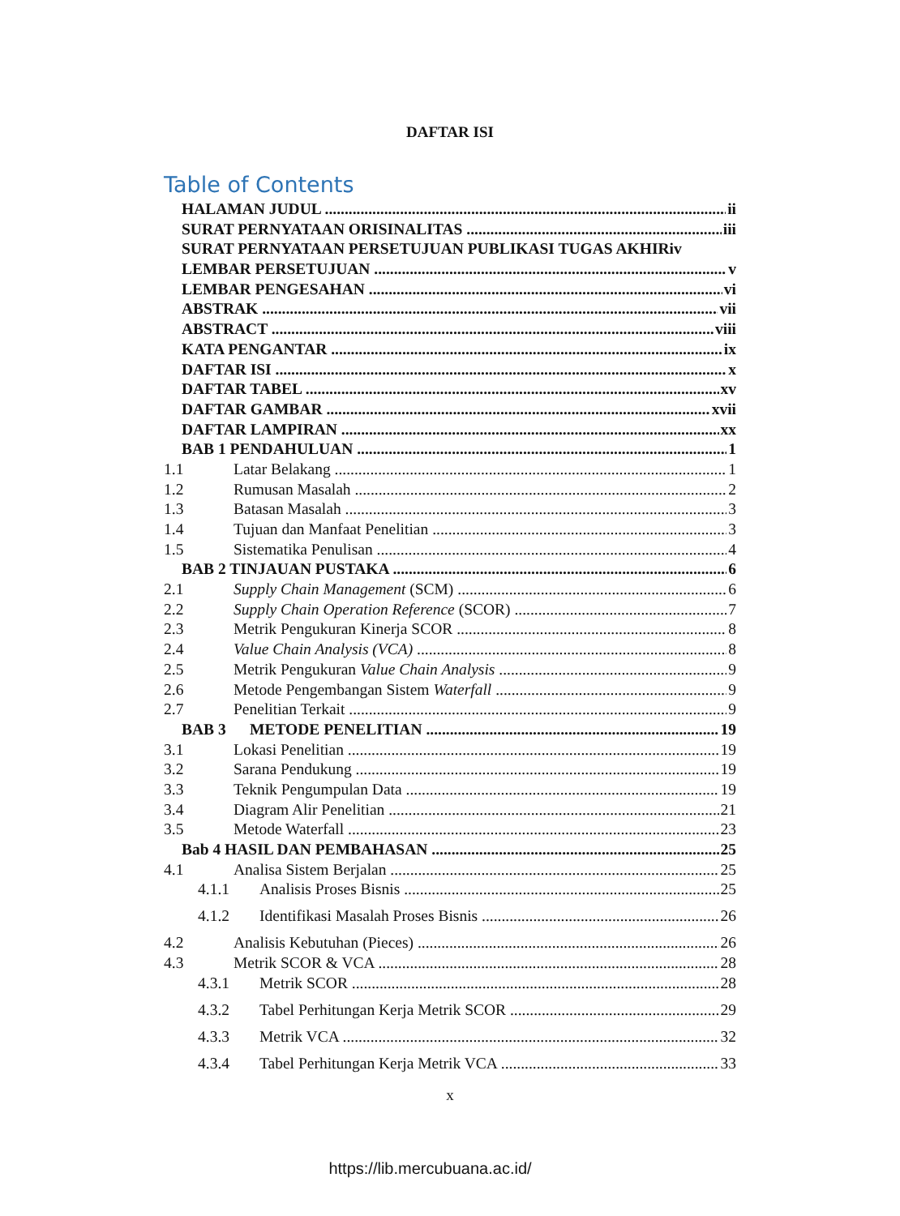DAFTAR ISI
Table of Contents
HALAMAN JUDUL ii
SURAT PERNYATAAN ORISINALITAS iii
SURAT PERNYATAAN PERSETUJUAN PUBLIKASI TUGAS AKHIRiv
LEMBAR PERSETUJUAN v
LEMBAR PENGESAHAN vi
ABSTRAK vii
ABSTRACT viii
KATA PENGANTAR ix
DAFTAR ISI x
DAFTAR TABEL xv
DAFTAR GAMBAR xvii
DAFTAR LAMPIRAN xx
BAB 1 PENDAHULUAN 1
1.1 Latar Belakang 1
1.2 Rumusan Masalah 2
1.3 Batasan Masalah 3
1.4 Tujuan dan Manfaat Penelitian 3
1.5 Sistematika Penulisan 4
BAB 2 TINJAUAN PUSTAKA 6
2.1 Supply Chain Management (SCM) 6
2.2 Supply Chain Operation Reference (SCOR) 7
2.3 Metrik Pengukuran Kinerja SCOR 8
2.4 Value Chain Analysis (VCA) 8
2.5 Metrik Pengukuran Value Chain Analysis 9
2.6 Metode Pengembangan Sistem Waterfall 9
2.7 Penelitian Terkait 9
BAB 3 METODE PENELITIAN 19
3.1 Lokasi Penelitian 19
3.2 Sarana Pendukung 19
3.3 Teknik Pengumpulan Data 19
3.4 Diagram Alir Penelitian 21
3.5 Metode Waterfall 23
Bab 4 HASIL DAN PEMBAHASAN 25
4.1 Analisa Sistem Berjalan 25
4.1.1 Analisis Proses Bisnis 25
4.1.2 Identifikasi Masalah Proses Bisnis 26
4.2 Analisis Kebutuhan (Pieces) 26
4.3 Metrik SCOR & VCA 28
4.3.1 Metrik SCOR 28
4.3.2 Tabel Perhitungan Kerja Metrik SCOR 29
4.3.3 Metrik VCA 32
4.3.4 Tabel Perhitungan Kerja Metrik VCA 33
x
https://lib.mercubuana.ac.id/